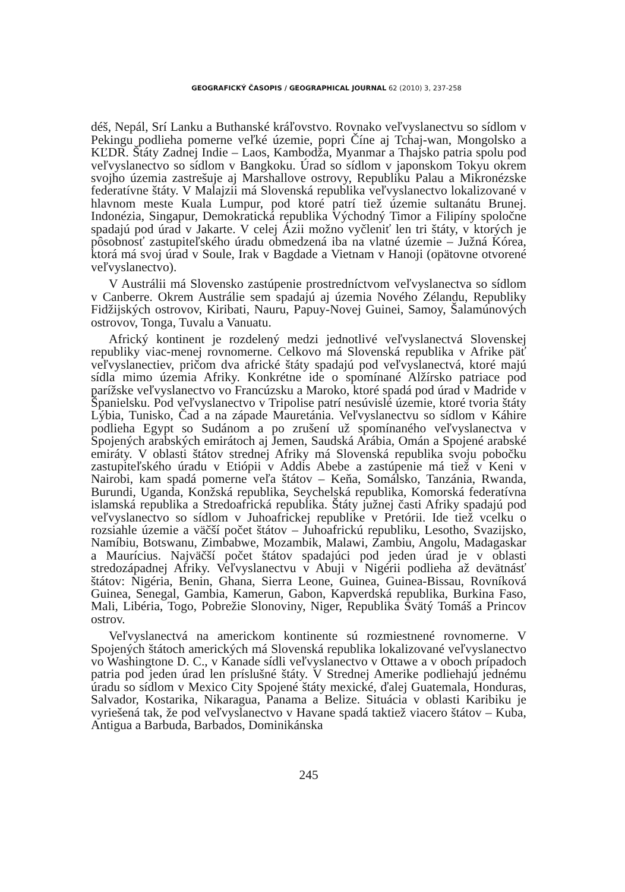GEOGRAFICKÝ ČASOPIS / GEOGRAPHICAL JOURNAL 62 (2010) 3, 237-258
déš, Nepál, Srí Lanku a Buthanské kráľovstvo. Rovnako veľvyslanectvu so sídlom v Pekingu podlieha pomerne veľké územie, popri Číne aj Tchaj-wan, Mongolsko a KĽDR. Štáty Zadnej Indie – Laos, Kambodža, Myanmar a Thajsko patria spolu pod veľvyslanectvo so sídlom v Bangkoku. Úrad so sídlom v japonskom Tokyu okrem svojho územia zastrešuje aj Marshallove ostrovy, Republiku Palau a Mikronézske federatívne štáty. V Malajzii má Slovenská republika veľvyslanectvo lokalizované v hlavnom meste Kuala Lumpur, pod ktoré patrí tiež územie sultanátu Brunej. Indonézia, Singapur, Demokratická republika Východný Timor a Filipíny spoločne spadajú pod úrad v Jakarte. V celej Ázii možno vyčleniť len tri štáty, v ktorých je pôsobnosť zastupiteľského úradu obmedzená iba na vlatné územie – Južná Kórea, ktorá má svoj úrad v Soule, Irak v Bagdade a Vietnam v Hanoji (opätovne otvorené veľvyslanectvo).
V Austrálii má Slovensko zastúpenie prostredníctvom veľvyslanectva so sídlom v Canberre. Okrem Austrálie sem spadajú aj územia Nového Zélandu, Republiky Fidžijských ostrovov, Kiribati, Nauru, Papuy-Novej Guinei, Samoy, Šalamúnových ostrovov, Tonga, Tuvalu a Vanuatu.
Africký kontinent je rozdelený medzi jednotlivé veľvyslanectvá Slovenskej republiky viac-menej rovnomerne. Celkovo má Slovenská republika v Afrike päť veľvyslanectiev, pričom dva africké štáty spadajú pod veľvyslanectvá, ktoré majú sídla mimo územia Afriky. Konkrétne ide o spomínané Alžírsko patriace pod parížske veľvyslanectvo vo Francúzsku a Maroko, ktoré spadá pod úrad v Madride v Španielsku. Pod veľvyslanectvo v Tripolise patrí nesúvislé územie, ktoré tvoria štáty Lýbia, Tunisko, Čad a na západe Mauretánia. Veľvyslanectvu so sídlom v Káhire podlieha Egypt so Sudánom a po zrušení už spomínaného veľvyslanectva v Spojených arabských emirátoch aj Jemen, Saudská Arábia, Omán a Spojené arabské emiráty. V oblasti štátov strednej Afriky má Slovenská republika svoju pobočku zastupiteľského úradu v Etiópii v Addis Abebe a zastúpenie má tiež v Keni v Nairobi, kam spadá pomerne veľa štátov – Keňa, Somálsko, Tanzánia, Rwanda, Burundi, Uganda, Konžská republika, Seychelská republika, Komorská federatívna islamská republika a Stredoafrická republika. Štáty južnej časti Afriky spadajú pod veľvyslanectvo so sídlom v Juhoafrickej republike v Pretórii. Ide tiež vcelku o rozsiahle územie a väčší počet štátov – Juhoafrickú republiku, Lesotho, Svazijsko, Namíbiu, Botswanu, Zimbabwe, Mozambik, Malawi, Zambiu, Angolu, Madagaskar a Maurícius. Najväčší počet štátov spadajúci pod jeden úrad je v oblasti stredozápadnej Afriky. Veľvyslanectvu v Abuji v Nigérii podlieha až devätnásť štátov: Nigéria, Benin, Ghana, Sierra Leone, Guinea, Guinea-Bissau, Rovníková Guinea, Senegal, Gambia, Kamerun, Gabon, Kapverdská republika, Burkina Faso, Mali, Libéria, Togo, Pobrežie Slonoviny, Niger, Republika Svätý Tomáš a Princov ostrov.
Veľvyslanectvá na americkom kontinente sú rozmiestnené rovnomerne. V Spojených štátoch amerických má Slovenská republika lokalizované veľvyslanectvo vo Washingtone D. C., v Kanade sídli veľvyslanectvo v Ottawe a v oboch prípadoch patria pod jeden úrad len príslušné štáty. V Strednej Amerike podliehajú jednému úradu so sídlom v Mexico City Spojené štáty mexické, ďalej Guatemala, Honduras, Salvador, Kostarika, Nikaragua, Panama a Belize. Situácia v oblasti Karibiku je vyriešená tak, že pod veľvyslanectvo v Havane spadá taktiež viacero štátov – Kuba, Antigua a Barbuda, Barbados, Dominikánska
245